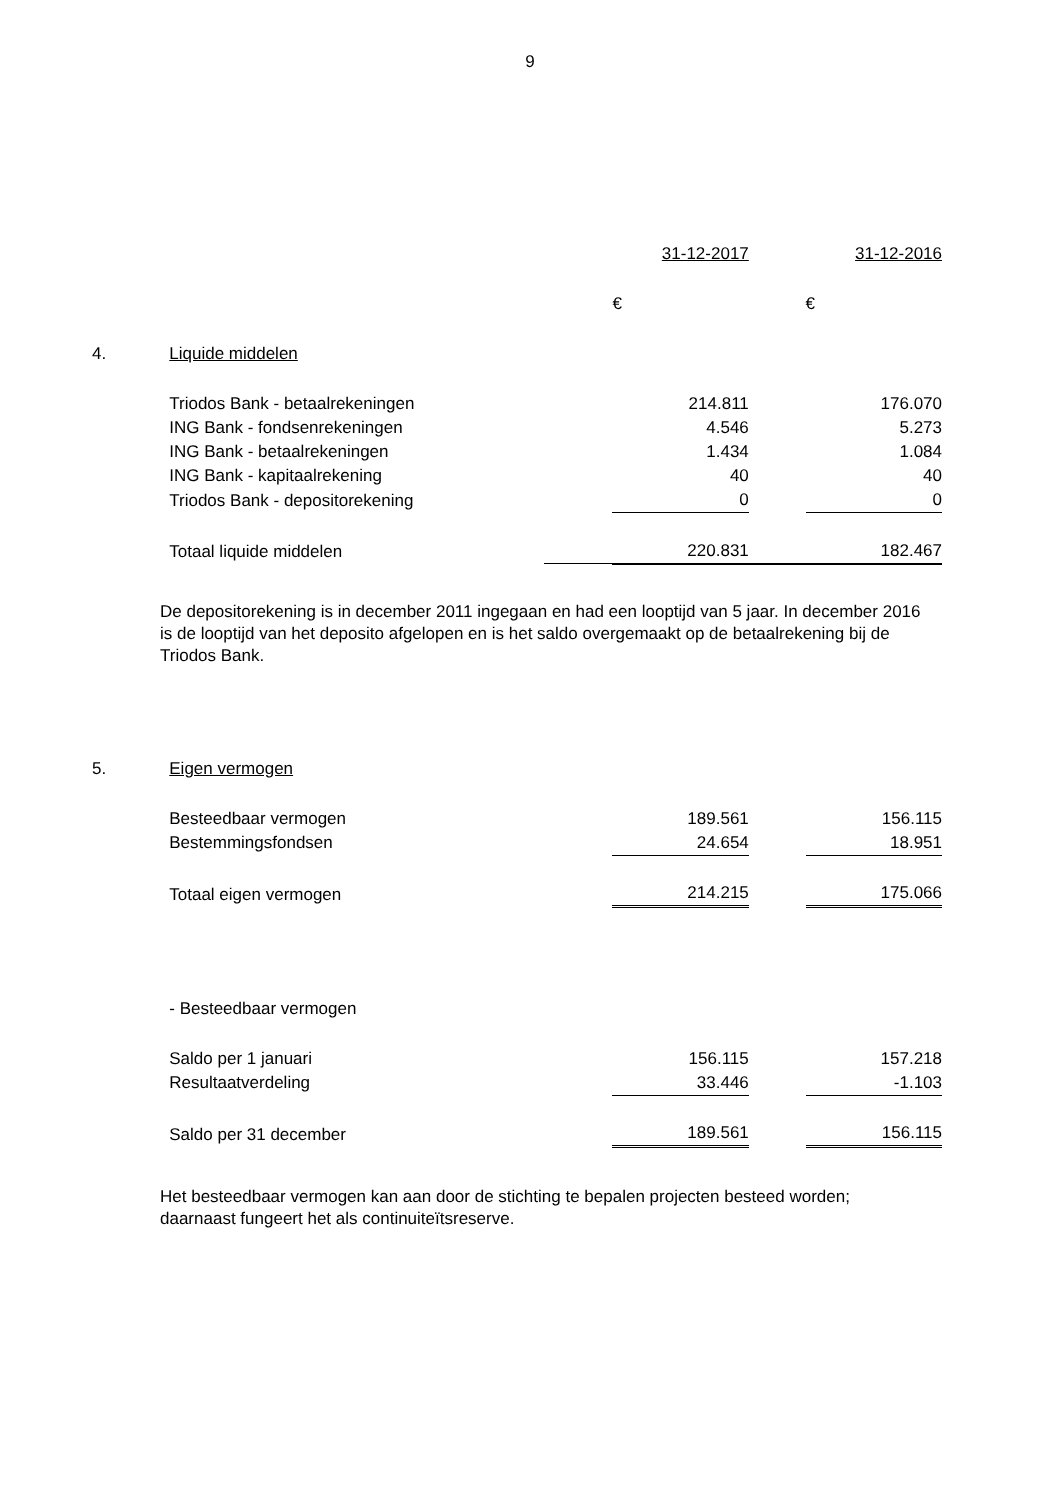9
| | | | 31-12-2017 | | 31-12-2016 |
| | | | € | | € |
| 4. | Liquide middelen | | | | |
| | Triodos Bank - betaalrekeningen | | 214.811 | | 176.070 |
| | ING Bank - fondsenrekeningen | | 4.546 | | 5.273 |
| | ING Bank - betaalrekeningen | | 1.434 | | 1.084 |
| | ING Bank - kapitaalrekening | | 40 | | 40 |
| | Triodos Bank - depositorekening | | 0 | | 0 |
| | Totaal liquide middelen | | 220.831 | | 182.467 |
De depositorekening is in december 2011 ingegaan en had een looptijd van 5 jaar. In december 2016 is de looptijd van het deposito afgelopen en is het saldo overgemaakt op de betaalrekening bij de Triodos Bank.
| 5. | Eigen vermogen | | | | |
| | Besteedbaar vermogen | | 189.561 | | 156.115 |
| | Bestemmingsfondsen | | 24.654 | | 18.951 |
| | Totaal eigen vermogen | | 214.215 | | 175.066 |
| | - Besteedbaar vermogen | | | | |
| | Saldo per 1 januari | | 156.115 | | 157.218 |
| | Resultaatverdeling | | 33.446 | | -1.103 |
| | Saldo per 31 december | | 189.561 | | 156.115 |
Het besteedbaar vermogen kan aan door de stichting te bepalen projecten besteed worden; daarnaast fungeert het als continuiteïtsreserve.